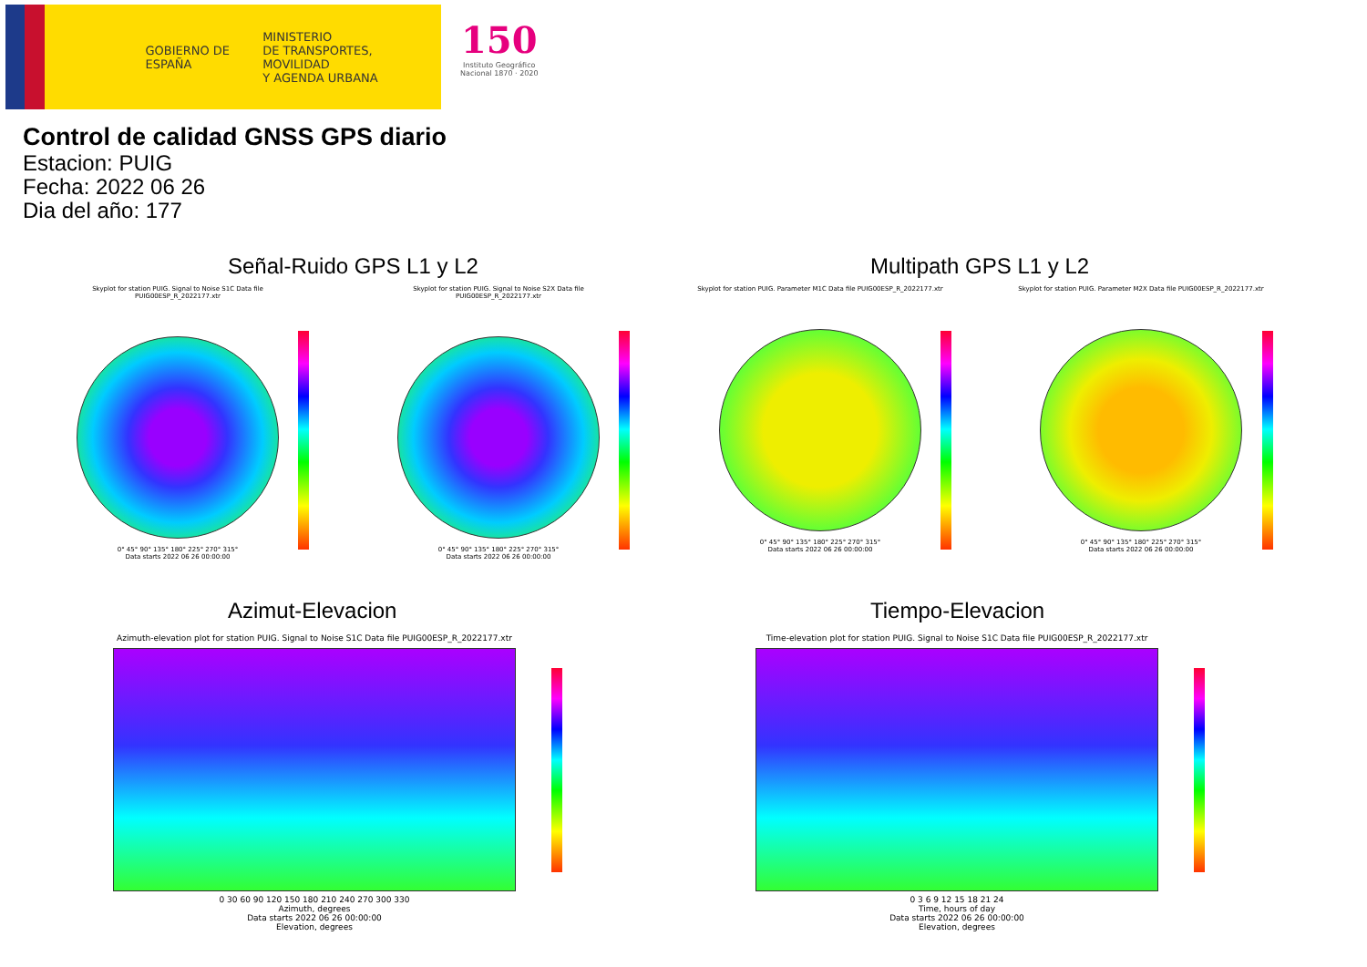GOBIERNO DE ESPAÑA
MINISTERIO
DE TRANSPORTES, MOVILIDAD
Y AGENDA URBANA
150
Instituto Geográfico
Nacional 1870 · 2020
Control de calidad GNSS GPS diario
Estacion: PUIG
Fecha: 2022 06 26
Dia del año: 177
Señal-Ruido GPS L1 y L2 Multipath GPS L1 y L2
Skyplot for station PUIG. Signal to Noise S1C Data file PUIG00ESP_R_2022177.xtr
0° 45° 90° 135° 180° 225° 270° 315°
Data starts 2022 06 26 00:00:00
Skyplot for station PUIG. Signal to Noise S2X Data file PUIG00ESP_R_2022177.xtr
0° 45° 90° 135° 180° 225° 270° 315°
Data starts 2022 06 26 00:00:00
Skyplot for station PUIG. Parameter M1C Data file PUIG00ESP_R_2022177.xtr
0° 45° 90° 135° 180° 225° 270° 315°
Data starts 2022 06 26 00:00:00
Skyplot for station PUIG. Parameter M2X Data file PUIG00ESP_R_2022177.xtr
0° 45° 90° 135° 180° 225° 270° 315°
Data starts 2022 06 26 00:00:00
Azimut-Elevacion Tiempo-Elevacion
Azimuth-elevation plot for station PUIG. Signal to Noise S1C Data file PUIG00ESP_R_2022177.xtr
0 30 60 90 120 150 180 210 240 270 300 330
Azimuth, degrees
Data starts 2022 06 26 00:00:00
Elevation, degrees
Time-elevation plot for station PUIG. Signal to Noise S1C Data file PUIG00ESP_R_2022177.xtr
0 3 6 9 12 15 18 21 24
Time, hours of day
Data starts 2022 06 26 00:00:00
Elevation, degrees